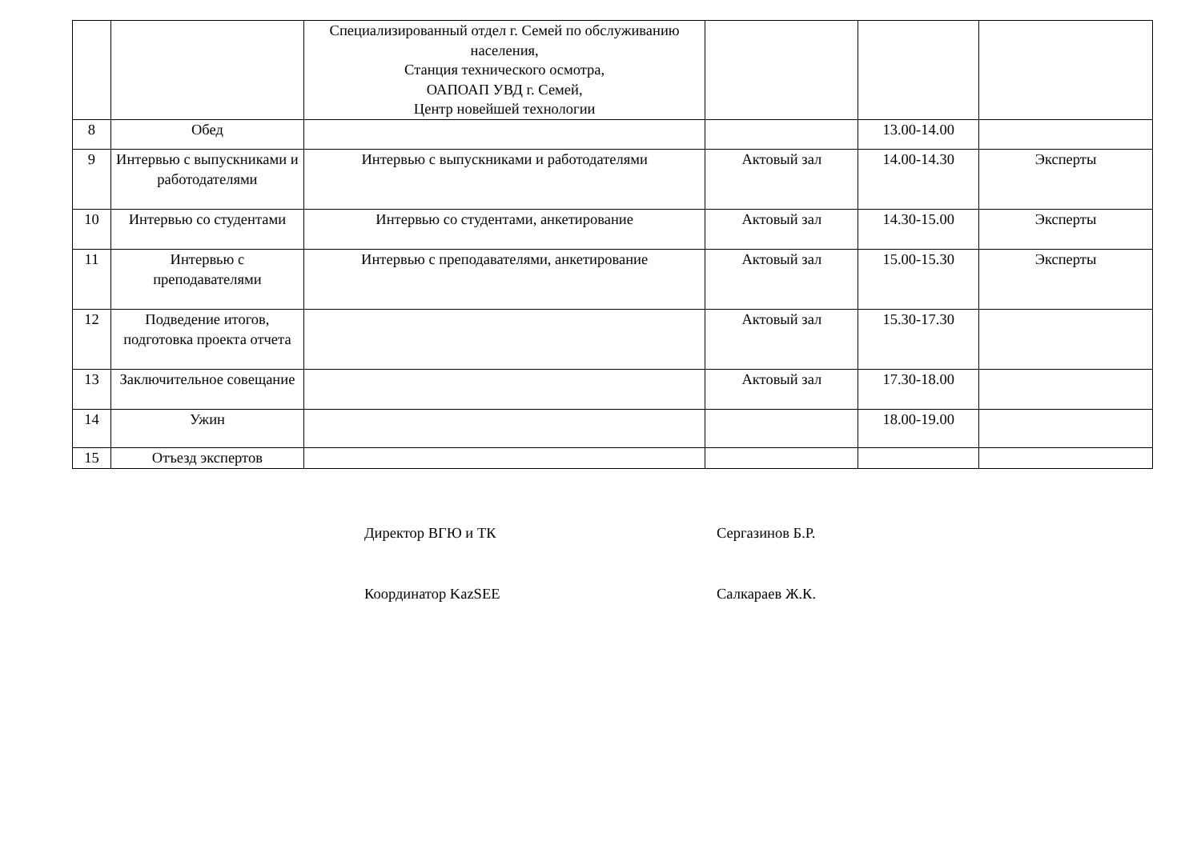| | | Специализированный отдел г. Семей по обслуживанию населения, Станция технического осмотра, ОАПОАП УВД г. Семей, Центр новейшей технологии | | | |
| 8 | Обед | | | 13.00-14.00 | |
| 9 | Интервью с выпускниками и работодателями | Интервью с выпускниками и работодателями | Актовый зал | 14.00-14.30 | Эксперты |
| 10 | Интервью со студентами | Интервью со студентами, анкетирование | Актовый зал | 14.30-15.00 | Эксперты |
| 11 | Интервью с преподавателями | Интервью с преподавателями, анкетирование | Актовый зал | 15.00-15.30 | Эксперты |
| 12 | Подведение итогов, подготовка проекта отчета | | Актовый зал | 15.30-17.30 | |
| 13 | Заключительное совещание | | Актовый зал | 17.30-18.00 | |
| 14 | Ужин | | | 18.00-19.00 | |
| 15 | Отъезд экспертов | | | | |
Директор ВГЮ и ТК Сергазинов Б.Р.
Координатор KazSEE Салкараев Ж.К.